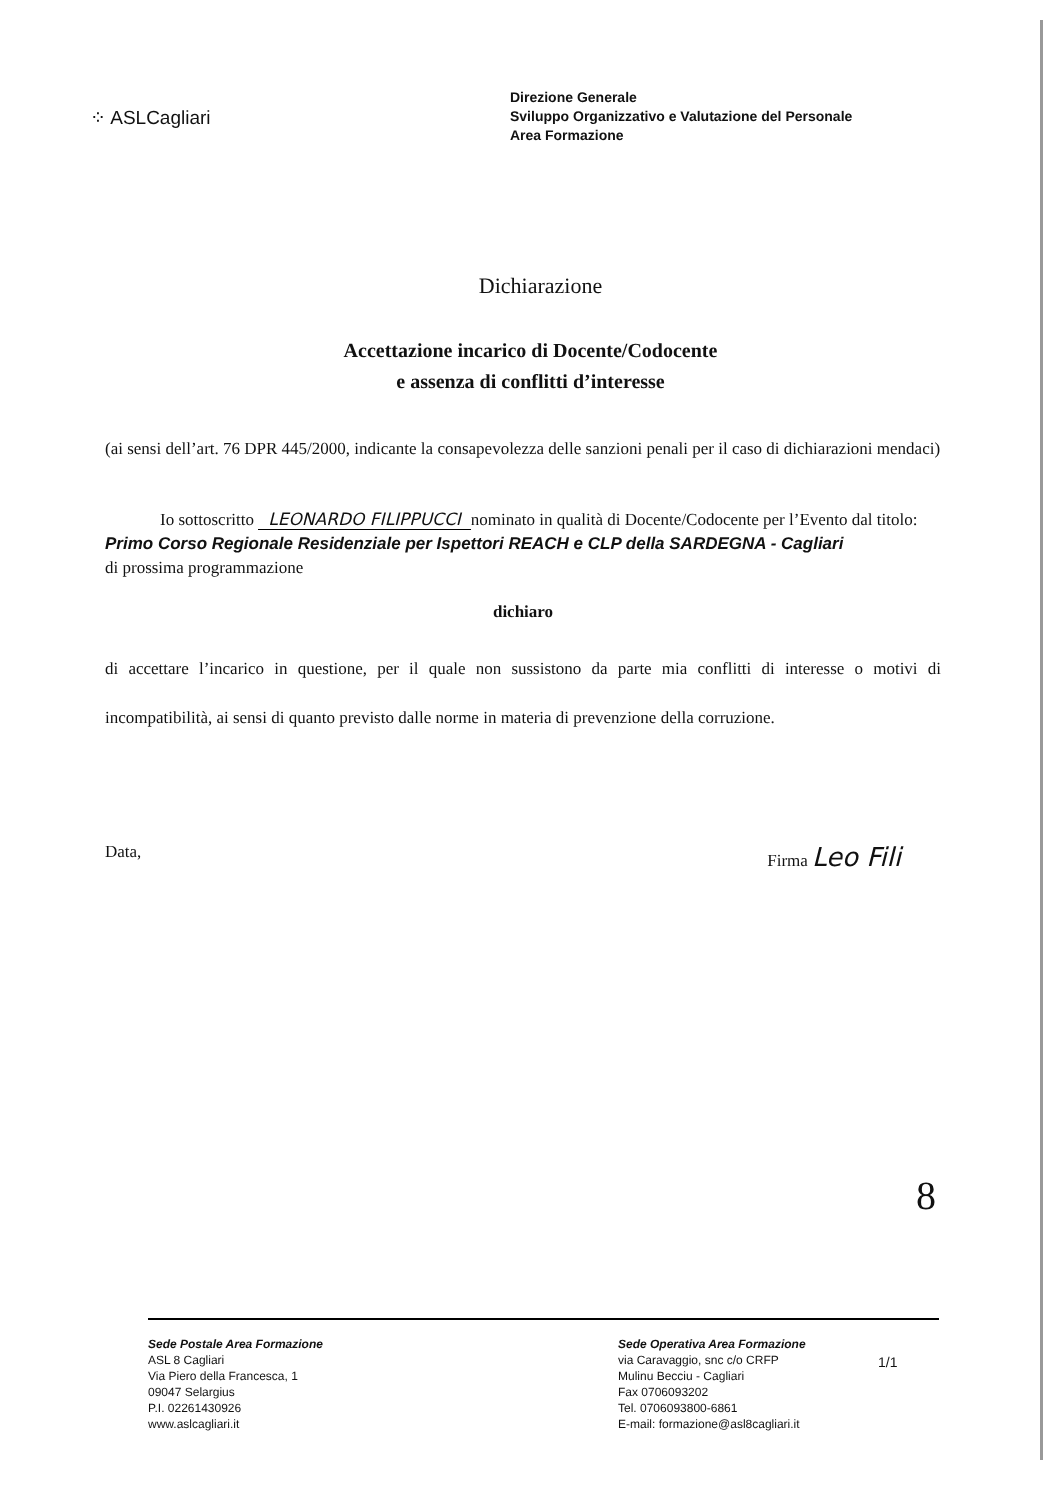⁘ ASLCagliari
Direzione Generale
Sviluppo Organizzativo e Valutazione del Personale
Area Formazione
Dichiarazione
Accettazione incarico di Docente/Codocente
e assenza di conflitti d’interesse
(ai sensi dell’art. 76 DPR 445/2000, indicante la consapevolezza delle sanzioni penali per il caso di dichiarazioni mendaci)
Io sottoscritto LEONARDO FILIPPUCCI nominato in qualità di Docente/Codocente per l’Evento dal titolo: Primo Corso Regionale Residenziale per Ispettori REACH e CLP della SARDEGNA - Cagliari
di prossima programmazione
dichiaro
di accettare l’incarico in questione, per il quale non sussistono da parte mia conflitti di interesse o motivi di incompatibilità, ai sensi di quanto previsto dalle norme in materia di prevenzione della corruzione.
Data, Firma Leo Fili
8
Sede Postale Area Formazione
ASL 8 Cagliari
Via Piero della Francesca, 1
09047 Selargius
P.I. 02261430926
www.aslcagliari.it
Sede Operativa Area Formazione
via Caravaggio, snc c/o CRFP
Mulinu Becciu - Cagliari
Fax 0706093202
Tel. 0706093800-6861
E-mail: formazione@asl8cagliari.it
1/1